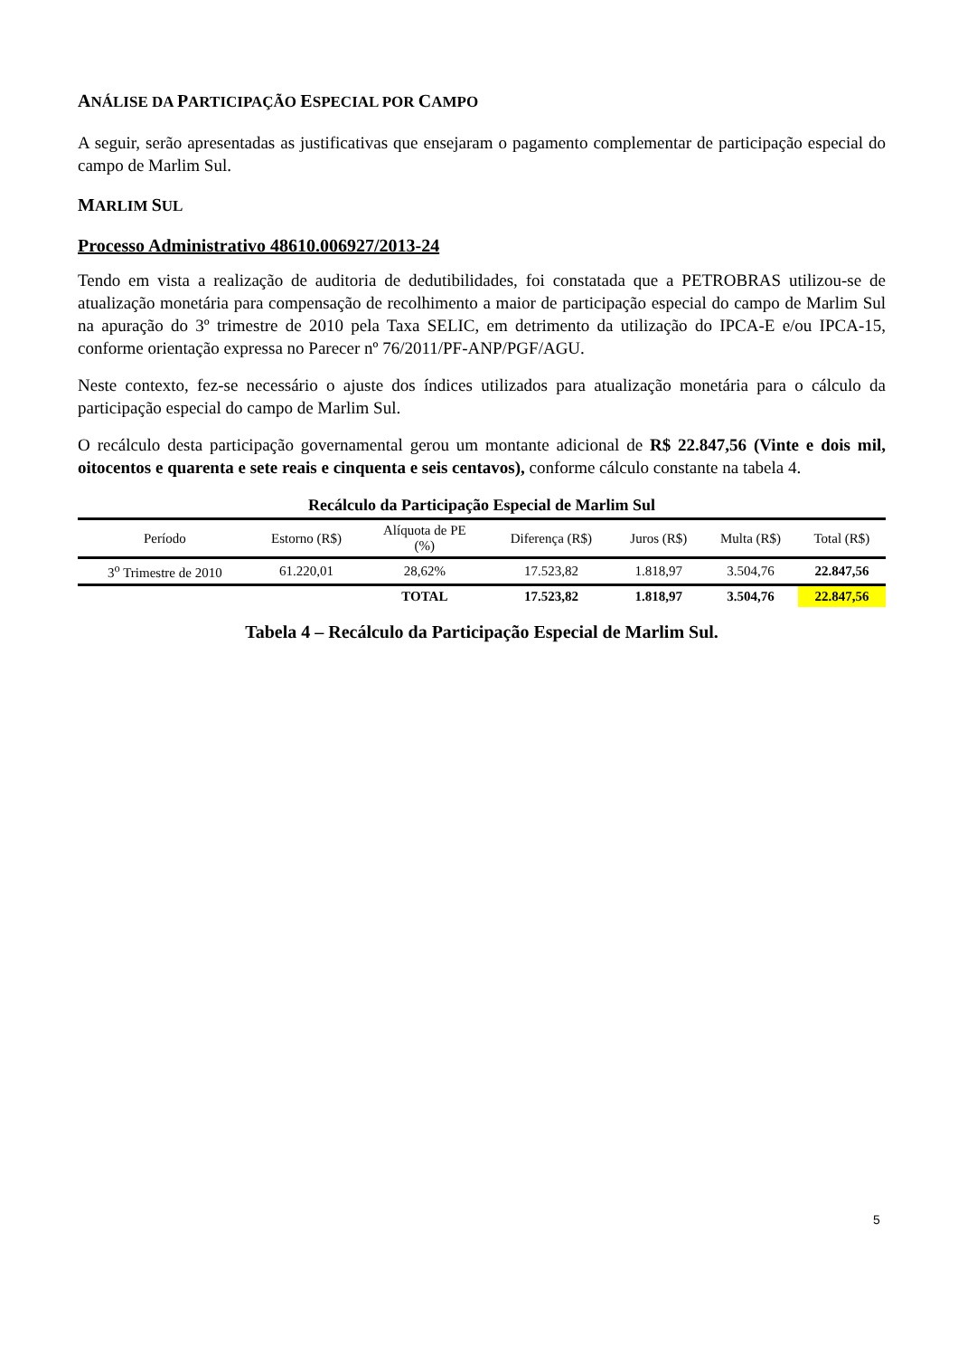ANÁLISE DA PARTICIPAÇÃO ESPECIAL POR CAMPO
A seguir, serão apresentadas as justificativas que ensejaram o pagamento complementar de participação especial do campo de Marlim Sul.
MARLIM SUL
Processo Administrativo 48610.006927/2013-24
Tendo em vista a realização de auditoria de dedutibilidades, foi constatada que a PETROBRAS utilizou-se de atualização monetária para compensação de recolhimento a maior de participação especial do campo de Marlim Sul na apuração do 3º trimestre de 2010 pela Taxa SELIC, em detrimento da utilização do IPCA-E e/ou IPCA-15, conforme orientação expressa no Parecer nº 76/2011/PF-ANP/PGF/AGU.
Neste contexto, fez-se necessário o ajuste dos índices utilizados para atualização monetária para o cálculo da participação especial do campo de Marlim Sul.
O recálculo desta participação governamental gerou um montante adicional de R$ 22.847,56 (Vinte e dois mil, oitocentos e quarenta e sete reais e cinquenta e seis centavos), conforme cálculo constante na tabela 4.
| Recálculo da Participação Especial de Marlim Sul | | | | | | |
| --- | --- | --- | --- | --- | --- | --- |
| Período | Estorno (R$) | Alíquota de PE (%) | Diferença (R$) | Juros (R$) | Multa (R$) | Total (R$) |
| 3<sup>o</sup> Trimestre de 2010 | 61.220,01 | 28,62% | 17.523,82 | 1.818,97 | 3.504,76 | 22.847,56 |
| | | TOTAL | 17.523,82 | 1.818,97 | 3.504,76 | 22.847,56 |
Tabela 4 – Recálculo da Participação Especial de Marlim Sul.
5